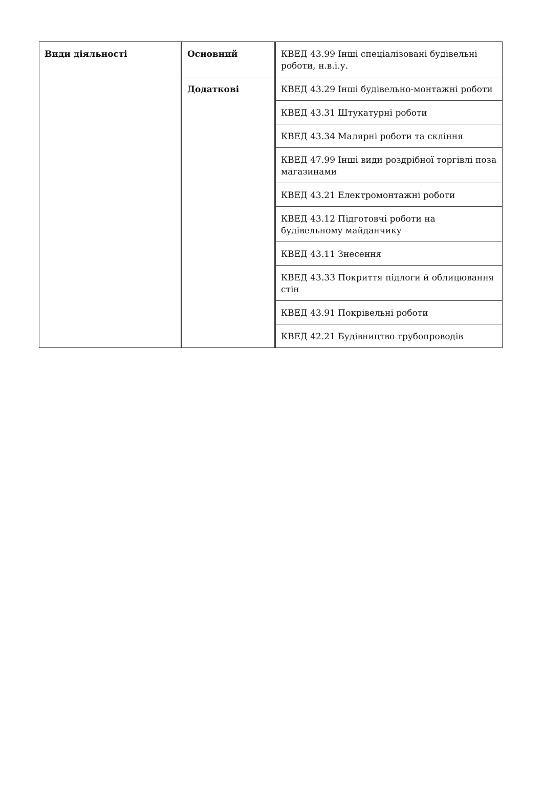| Види діяльності | Основний | КВЕД 43.99 Інші спеціалізовані будівельні роботи, н.в.і.у. |
| | Додаткові | КВЕД 43.29 Інші будівельно-монтажні роботи |
| | | КВЕД 43.31 Штукатурні роботи |
| | | КВЕД 43.34 Малярні роботи та скління |
| | | КВЕД 47.99 Інші види роздрібної торгівлі поза магазинами |
| | | КВЕД 43.21 Електромонтажні роботи |
| | | КВЕД 43.12 Підготовчі роботи на будівельному майданчику |
| | | КВЕД 43.11 Знесення |
| | | КВЕД 43.33 Покриття підлоги й облицювання стін |
| | | КВЕД 43.91 Покрівельні роботи |
| | | КВЕД 42.21 Будівництво трубопроводів |